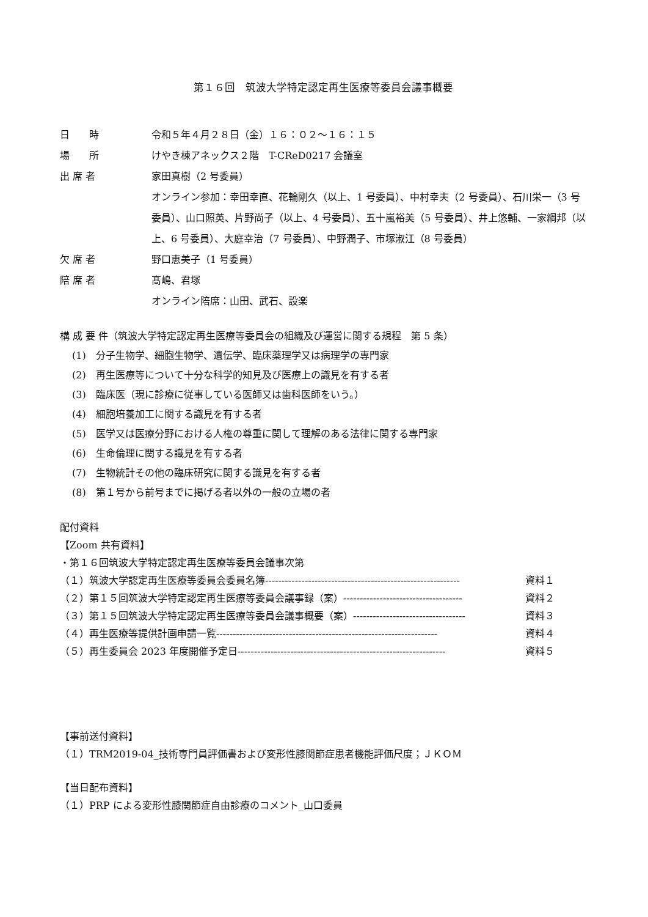第１６回　筑波大学特定認定再生医療等委員会議事概要
日　　時 令和５年４月２８日（金）１６：０２〜１６：１５
場　　所 けやき棟アネックス２階　T-CReD0217 会議室
出 席 者 家田真樹（2 号委員）
オンライン参加：幸田幸直、花輪剛久（以上、1 号委員）、中村幸夫（2 号委員）、石川栄一（3 号委員）、山口照英、片野尚子（以上、4 号委員）、五十嵐裕美（5 号委員）、井上悠輔、一家綱邦（以上、6 号委員）、大庭幸治（7 号委員）、中野潤子、市塚淑江（8 号委員）
欠 席 者 野口恵美子（1 号委員）
陪 席 者 髙嶋、君塚
オンライン陪席：山田、武石、設楽
構 成 要 件（筑波大学特定認定再生医療等委員会の組織及び運営に関する規程　第 5 条）
(1)　分子生物学、細胞生物学、遺伝学、臨床薬理学又は病理学の専門家
(2)　再生医療等について十分な科学的知見及び医療上の識見を有する者
(3)　臨床医（現に診療に従事している医師又は歯科医師をいう。）
(4)　細胞培養加工に関する識見を有する者
(5)　医学又は医療分野における人権の尊重に関して理解のある法律に関する専門家
(6)　生命倫理に関する識見を有する者
(7)　生物統計その他の臨床研究に関する識見を有する者
(8)　第１号から前号までに掲げる者以外の一般の立場の者
配付資料
【Zoom 共有資料】
・第１６回筑波大学特定認定再生医療等委員会議事次第
（１）筑波大学認定再生医療等委員会委員名簿----------------------------------------------------------- 資料１
（２）第１５回筑波大学特定認定再生医療等委員会議事録（案）------------------------------------ 資料２
（３）第１５回筑波大学特定認定再生医療等委員会議事概要（案）---------------------------------- 資料３
（４）再生医療等提供計画申請一覧------------------------------------------------------------------- 資料４
（５）再生委員会 2023 年度開催予定日--------------------------------------------------------------- 資料５
【事前送付資料】
（１）TRM2019-04_技術専門員評価書および変形性膝関節症患者機能評価尺度；ＪＫＯＭ
【当日配布資料】
（１）PRP による変形性膝関節症自由診療のコメント_山口委員